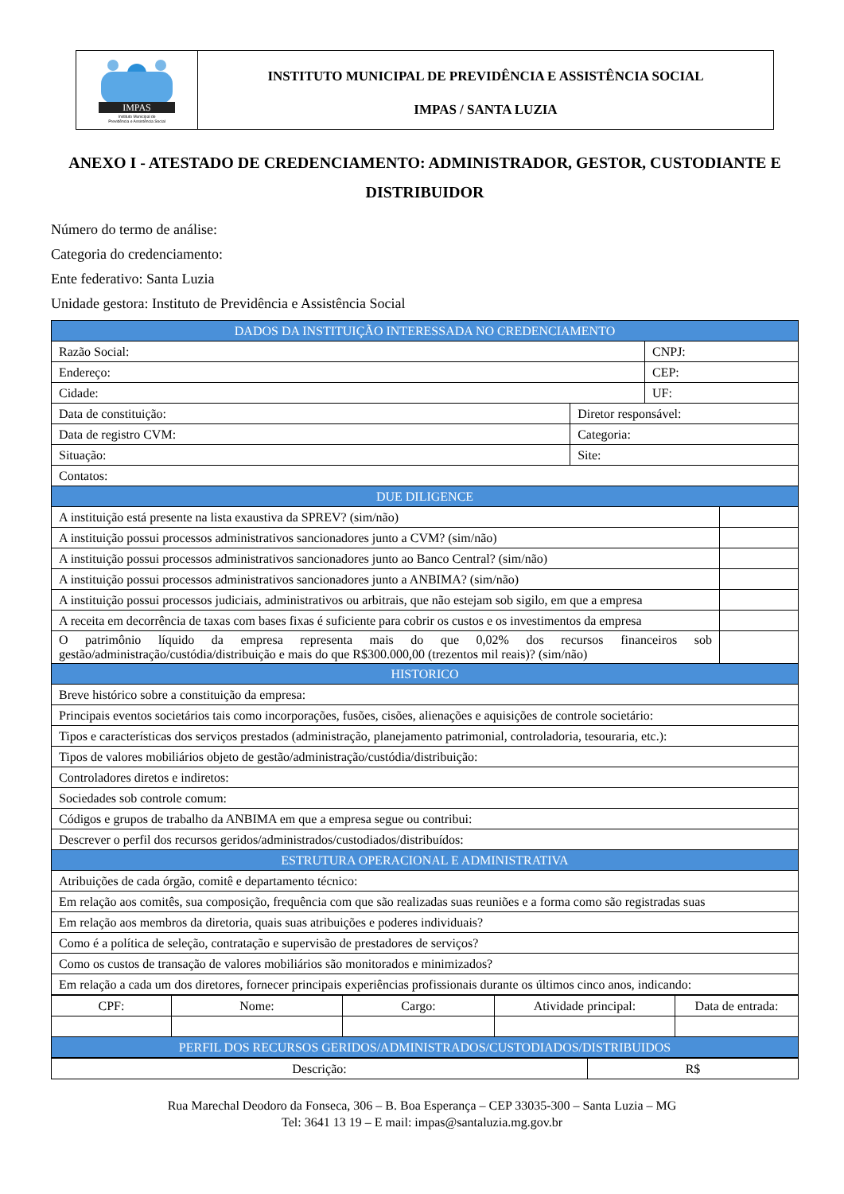IMPAS
Instituto Municipal de
Previdência e Assistência Social
INSTITUTO MUNICIPAL DE PREVIDÊNCIA E ASSISTÊNCIA SOCIAL
IMPAS / SANTA LUZIA
ANEXO I - ATESTADO DE CREDENCIAMENTO: ADMINISTRADOR, GESTOR, CUSTODIANTE E DISTRIBUIDOR
Número do termo de análise:
Categoria do credenciamento:
Ente federativo: Santa Luzia
Unidade gestora: Instituto de Previdência e Assistência Social
| DADOS DA INSTITUIÇÃO INTERESSADA NO CREDENCIAMENTO | | | |
| --- | --- | --- | --- |
| Razão Social: | | CNPJ: | |
| Endereço: | | CEP: | |
| Cidade: | | UF: | |
| Data de constituição: | Diretor responsável: | | |
| Data de registro CVM: | Categoria: | | |
| Situação: | Site: | | |
| Contatos: | | | |
| DUE DILIGENCE | | | |
| A instituição está presente na lista exaustiva da SPREV? (sim/não) | | | |
| A instituição possui processos administrativos sancionadores junto a CVM? (sim/não) | | | |
| A instituição possui processos administrativos sancionadores junto ao Banco Central? (sim/não) | | | |
| A instituição possui processos administrativos sancionadores junto a ANBIMA? (sim/não) | | | |
| A instituição possui processos judiciais, administrativos ou arbitrais, que não estejam sob sigilo, em que a empresa | | | |
| A receita em decorrência de taxas com bases fixas é suficiente para cobrir os custos e os investimentos da empresa | | | |
| O patrimônio líquido da empresa representa mais do que 0,02% dos recursos financeiros sob gestão/administração/custódia/distribuição e mais do que R$300.000,00 (trezentos mil reais)? (sim/não) | | | |
| HISTORICO | | | |
| Breve histórico sobre a constituição da empresa: | | | |
| Principais eventos societários tais como incorporações, fusões, cisões, alienações e aquisições de controle societário: | | | |
| Tipos e características dos serviços prestados (administração, planejamento patrimonial, controladoria, tesouraria, etc.): | | | |
| Tipos de valores mobiliários objeto de gestão/administração/custódia/distribuição: | | | |
| Controladores diretos e indiretos: | | | |
| Sociedades sob controle comum: | | | |
| Códigos e grupos de trabalho da ANBIMA em que a empresa segue ou contribui: | | | |
| Descrever o perfil dos recursos geridos/administrados/custodiados/distribuídos: | | | |
| ESTRUTURA OPERACIONAL E ADMINISTRATIVA | | | |
| Atribuições de cada órgão, comitê e departamento técnico: | | | |
| Em relação aos comitês, sua composição, frequência com que são realizadas suas reuniões e a forma como são registradas suas | | | |
| Em relação aos membros da diretoria, quais suas atribuições e poderes individuais? | | | |
| Como é a política de seleção, contratação e supervisão de prestadores de serviços? | | | |
| Como os custos de transação de valores mobiliários são monitorados e minimizados? | | | |
| Em relação a cada um dos diretores, fornecer principais experiências profissionais durante os últimos cinco anos, indicando: | | | |
| CPF: | Nome: | Cargo: | Atividade principal: | Data de entrada: |
| PERFIL DOS RECURSOS GERIDOS/ADMINISTRADOS/CUSTODIADOS/DISTRIBUIDOS | | | | |
| Descrição: | R$ |
Rua Marechal Deodoro da Fonseca, 306 – B. Boa Esperança – CEP 33035-300 – Santa Luzia – MG
Tel: 3641 13 19 – E mail: impas@santaluzia.mg.gov.br